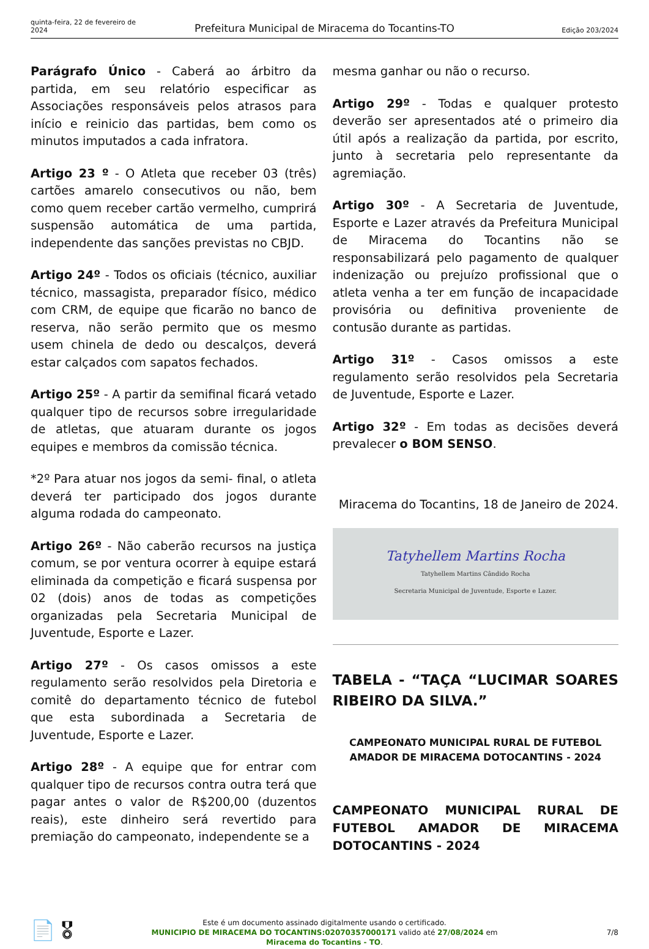quinta-feira, 22 de fevereiro de 2024
Prefeitura Municipal de Miracema do Tocantins-TO
Edição 203/2024
Parágrafo Único - Caberá ao árbitro da partida, em seu relatório especificar as Associações responsáveis pelos atrasos para início e reinicio das partidas, bem como os minutos imputados a cada infratora.
Artigo 23 º - O Atleta que receber 03 (três) cartões amarelo consecutivos ou não, bem como quem receber cartão vermelho, cumprirá suspensão automática de uma partida, independente das sanções previstas no CBJD.
Artigo 24º - Todos os oficiais (técnico, auxiliar técnico, massagista, preparador físico, médico com CRM, de equipe que ficarão no banco de reserva, não serão permito que os mesmo usem chinela de dedo ou descalços, deverá estar calçados com sapatos fechados.
Artigo 25º - A partir da semifinal ficará vetado qualquer tipo de recursos sobre irregularidade de atletas, que atuaram durante os jogos equipes e membros da comissão técnica.
*2º Para atuar nos jogos da semi- final, o atleta deverá ter participado dos jogos durante alguma rodada do campeonato.
Artigo 26º - Não caberão recursos na justiça comum, se por ventura ocorrer à equipe estará eliminada da competição e ficará suspensa por 02 (dois) anos de todas as competições organizadas pela Secretaria Municipal de Juventude, Esporte e Lazer.
Artigo 27º - Os casos omissos a este regulamento serão resolvidos pela Diretoria e comitê do departamento técnico de futebol que esta subordinada a Secretaria de Juventude, Esporte e Lazer.
Artigo 28º - A equipe que for entrar com qualquer tipo de recursos contra outra terá que pagar antes o valor de R$200,00 (duzentos reais), este dinheiro será revertido para premiação do campeonato, independente se a
mesma ganhar ou não o recurso.
Artigo 29º - Todas e qualquer protesto deverão ser apresentados até o primeiro dia útil após a realização da partida, por escrito, junto à secretaria pelo representante da agremiação.
Artigo 30º - A Secretaria de Juventude, Esporte e Lazer através da Prefeitura Municipal de Miracema do Tocantins não se responsabilizará pelo pagamento de qualquer indenização ou prejuízo profissional que o atleta venha a ter em função de incapacidade provisória ou definitiva proveniente de contusão durante as partidas.
Artigo 31º - Casos omissos a este regulamento serão resolvidos pela Secretaria de Juventude, Esporte e Lazer.
Artigo 32º - Em todas as decisões deverá prevalecer o BOM SENSO.
Miracema do Tocantins, 18 de Janeiro de 2024.
Tatyhellem Martins Rocha
Tatyhellem Martins Cândido Rocha
Secretaria Municipal de Juventude, Esporte e Lazer.
TABELA - “TAÇA “LUCIMAR SOARES RIBEIRO DA SILVA.”
CAMPEONATO MUNICIPAL RURAL DE FUTEBOL AMADOR DE MIRACEMA DOTOCANTINS - 2024
CAMPEONATO MUNICIPAL RURAL DE FUTEBOL AMADOR DE MIRACEMA DOTOCANTINS - 2024
📄 🎖
Este é um documento assinado digitalmente usando o certificado.
MUNICIPIO DE MIRACEMA DO TOCANTINS:02070357000171 valido até 27/08/2024 em
Miracema do Tocantins - TO.
7/8